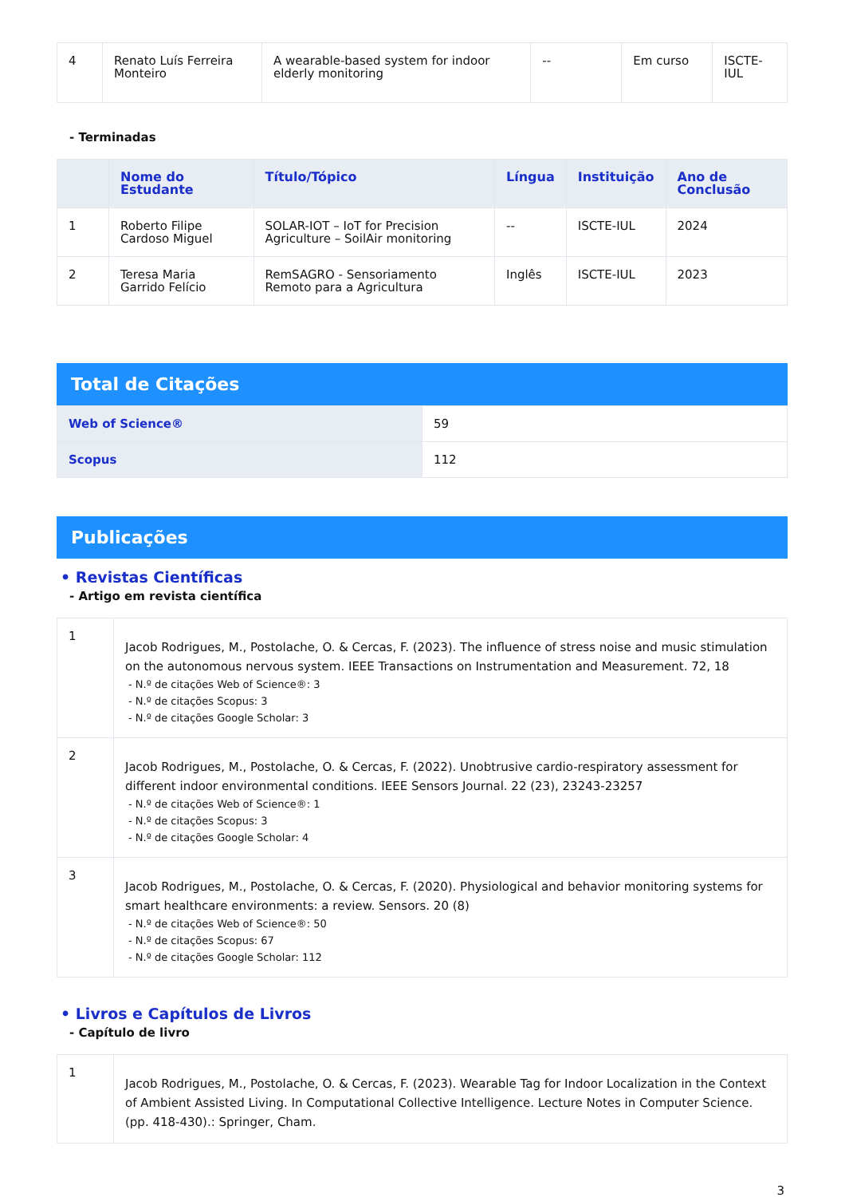| 4 | Renato Luís Ferreira Monteiro | A wearable-based system for indoor elderly monitoring | -- | Em curso | ISCTE-IUL |
- Terminadas
| | Nome do Estudante | Título/Tópico | Língua | Instituição | Ano de Conclusão |
| --- | --- | --- | --- | --- | --- |
| 1 | Roberto Filipe Cardoso Miguel | SOLAR-IOT – IoT for Precision Agriculture – SoilAir monitoring | -- | ISCTE-IUL | 2024 |
| 2 | Teresa Maria Garrido Felício | RemSAGRO - Sensoriamento Remoto para a Agricultura | Inglês | ISCTE-IUL | 2023 |
Total de Citações
| Web of Science® | 59 |
| Scopus | 112 |
Publicações
• Revistas Científicas
- Artigo em revista científica
| 1 | Jacob Rodrigues, M., Postolache, O. & Cercas, F. (2023). The influence of stress noise and music stimulation on the autonomous nervous system. IEEE Transactions on Instrumentation and Measurement. 72, 18 - N.º de citações Web of Science®: 3 - N.º de citações Scopus: 3 - N.º de citações Google Scholar: 3 |
| 2 | Jacob Rodrigues, M., Postolache, O. & Cercas, F. (2022). Unobtrusive cardio-respiratory assessment for different indoor environmental conditions. IEEE Sensors Journal. 22 (23), 23243-23257 - N.º de citações Web of Science®: 1 - N.º de citações Scopus: 3 - N.º de citações Google Scholar: 4 |
| 3 | Jacob Rodrigues, M., Postolache, O. & Cercas, F. (2020). Physiological and behavior monitoring systems for smart healthcare environments: a review. Sensors. 20 (8) - N.º de citações Web of Science®: 50 - N.º de citações Scopus: 67 - N.º de citações Google Scholar: 112 |
• Livros e Capítulos de Livros
- Capítulo de livro
| 1 | Jacob Rodrigues, M., Postolache, O. & Cercas, F. (2023). Wearable Tag for Indoor Localization in the Context of Ambient Assisted Living. In Computational Collective Intelligence. Lecture Notes in Computer Science. (pp. 418-430).: Springer, Cham. |
3